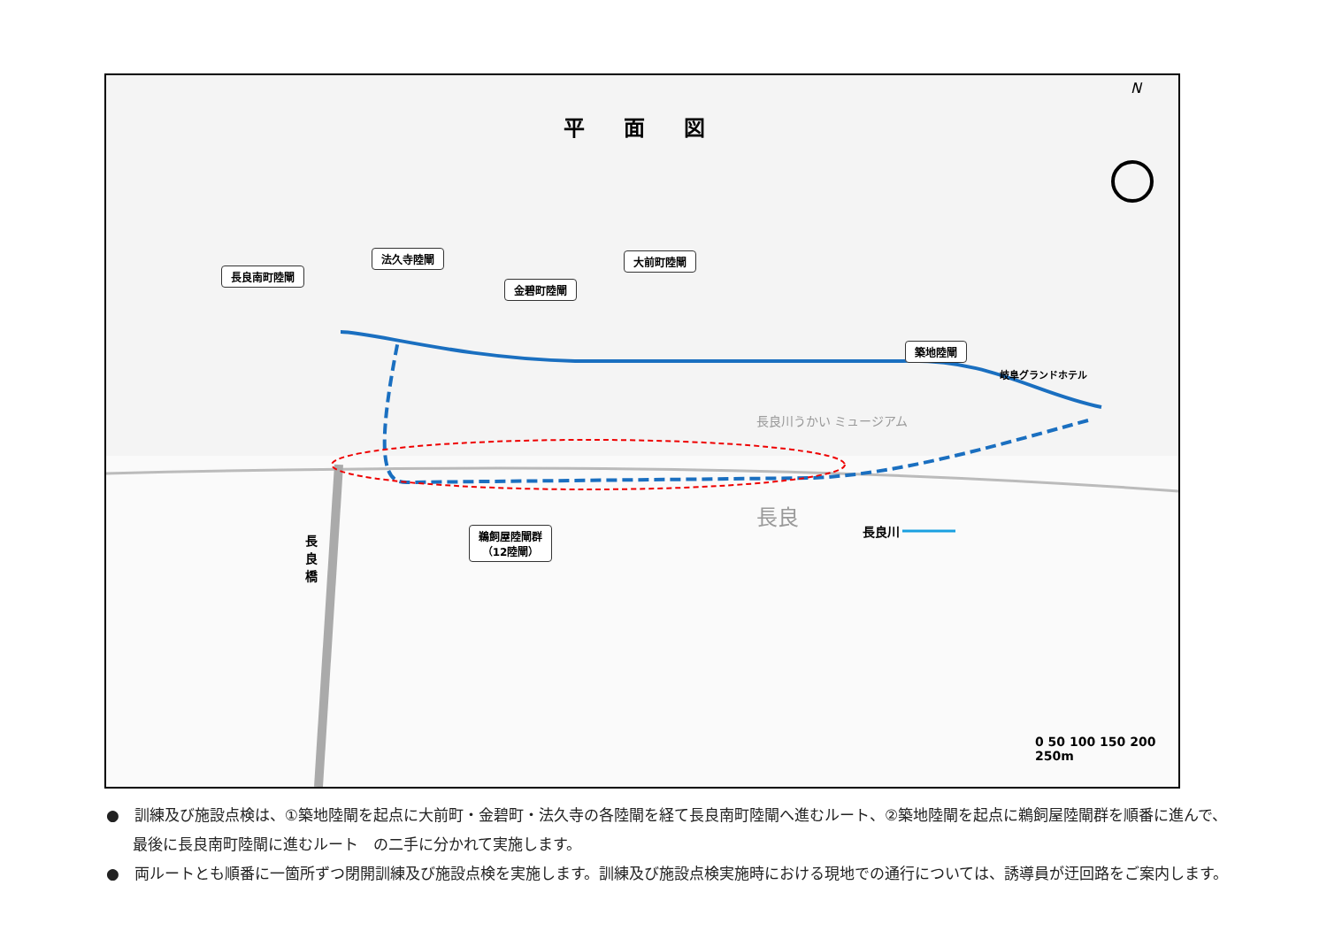平 面 図
長良南町陸閘
法久寺陸閘
金碧町陸閘
大前町陸閘
築地陸閘
岐阜グランドホテル
鵜飼屋陸閘群
（12陸閘）
長良
長良川うかい ミュージアム
長良川
長良橋
N
0 50 100 150 200 250m
●　訓練及び施設点検は、①築地陸閘を起点に大前町・金碧町・法久寺の各陸閘を経て長良南町陸閘へ進むルート、②築地陸閘を起点に鵜飼屋陸閘群を順番に進んで、最後に長良南町陸閘に進むルート　の二手に分かれて実施します。
●　両ルートとも順番に一箇所ずつ閉開訓練及び施設点検を実施します。訓練及び施設点検実施時における現地での通行については、誘導員が迂回路をご案内します。